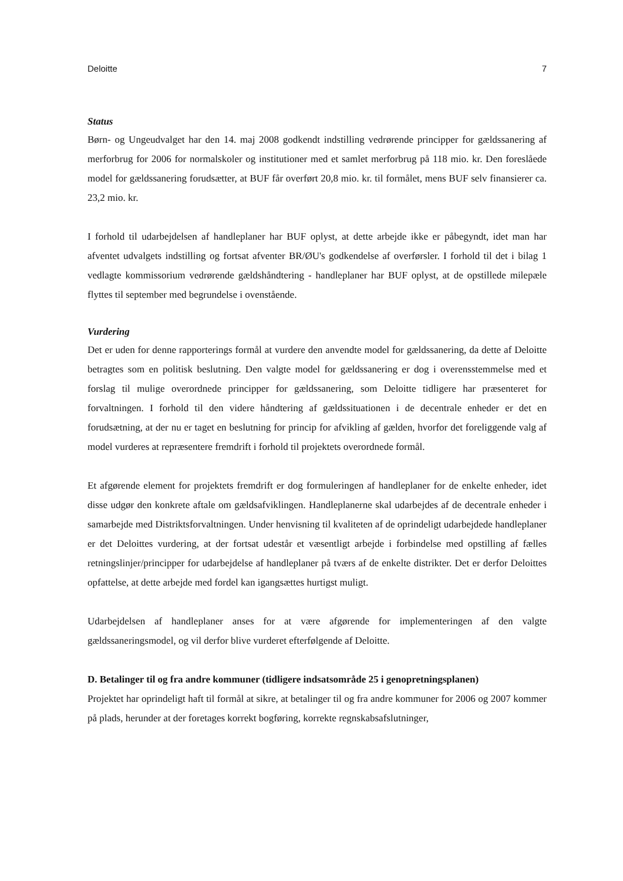Deloitte 7
Status
Børn- og Ungeudvalget har den 14. maj 2008 godkendt indstilling vedrørende principper for gældssanering af merforbrug for 2006 for normalskoler og institutioner med et samlet merforbrug på 118 mio. kr. Den foreslåede model for gældssanering forudsætter, at BUF får overført 20,8 mio. kr. til formålet, mens BUF selv finansierer ca. 23,2 mio. kr.
I forhold til udarbejdelsen af handleplaner har BUF oplyst, at dette arbejde ikke er påbegyndt, idet man har afventet udvalgets indstilling og fortsat afventer BR/ØU's godkendelse af overførsler. I forhold til det i bilag 1 vedlagte kommissorium vedrørende gældshåndtering - handleplaner har BUF oplyst, at de opstillede milepæle flyttes til september med begrundelse i ovenstående.
Vurdering
Det er uden for denne rapporterings formål at vurdere den anvendte model for gældssanering, da dette af Deloitte betragtes som en politisk beslutning. Den valgte model for gældssanering er dog i overensstemmelse med et forslag til mulige overordnede principper for gældssanering, som Deloitte tidligere har præsenteret for forvaltningen. I forhold til den videre håndtering af gældssituationen i de decentrale enheder er det en forudsætning, at der nu er taget en beslutning for princip for afvikling af gælden, hvorfor det foreliggende valg af model vurderes at repræsentere fremdrift i forhold til projektets overordnede formål.
Et afgørende element for projektets fremdrift er dog formuleringen af handleplaner for de enkelte enheder, idet disse udgør den konkrete aftale om gældsafviklingen. Handleplanerne skal udarbejdes af de decentrale enheder i samarbejde med Distriktsforvaltningen. Under henvisning til kvaliteten af de oprindeligt udarbejdede handleplaner er det Deloittes vurdering, at der fortsat udestår et væsentligt arbejde i forbindelse med opstilling af fælles retningslinjer/principper for udarbejdelse af handleplaner på tværs af de enkelte distrikter. Det er derfor Deloittes opfattelse, at dette arbejde med fordel kan igangsættes hurtigst muligt.
Udarbejdelsen af handleplaner anses for at være afgørende for implementeringen af den valgte gældssaneringsmodel, og vil derfor blive vurderet efterfølgende af Deloitte.
D. Betalinger til og fra andre kommuner (tidligere indsatsområde 25 i genopretningsplanen)
Projektet har oprindeligt haft til formål at sikre, at betalinger til og fra andre kommuner for 2006 og 2007 kommer på plads, herunder at der foretages korrekt bogføring, korrekte regnskabsafslutninger,